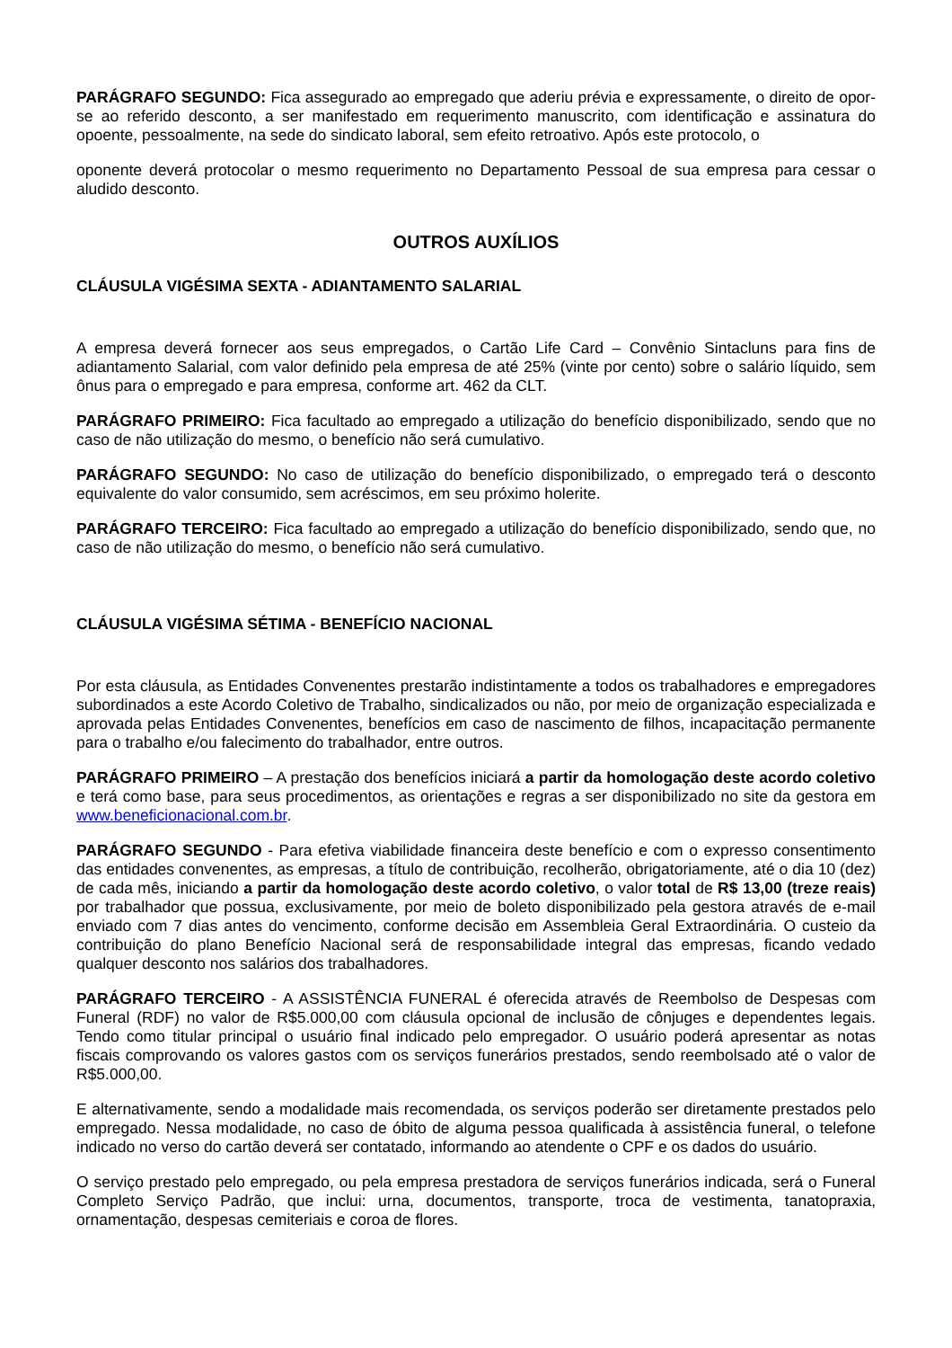PARÁGRAFO SEGUNDO: Fica assegurado ao empregado que aderiu prévia e expressamente, o direito de opor-se ao referido desconto, a ser manifestado em requerimento manuscrito, com identificação e assinatura do opoente, pessoalmente, na sede do sindicato laboral, sem efeito retroativo. Após este protocolo, o
oponente deverá protocolar o mesmo requerimento no Departamento Pessoal de sua empresa para cessar o aludido desconto.
OUTROS AUXÍLIOS
CLÁUSULA VIGÉSIMA SEXTA - ADIANTAMENTO SALARIAL
A empresa deverá fornecer aos seus empregados, o Cartão Life Card – Convênio Sintacluns para fins de adiantamento Salarial, com valor definido pela empresa de até 25% (vinte por cento) sobre o salário líquido, sem ônus para o empregado e para empresa, conforme art. 462 da CLT.
PARÁGRAFO PRIMEIRO: Fica facultado ao empregado a utilização do benefício disponibilizado, sendo que no caso de não utilização do mesmo, o benefício não será cumulativo.
PARÁGRAFO SEGUNDO: No caso de utilização do benefício disponibilizado, o empregado terá o desconto equivalente do valor consumido, sem acréscimos, em seu próximo holerite.
PARÁGRAFO TERCEIRO: Fica facultado ao empregado a utilização do benefício disponibilizado, sendo que, no caso de não utilização do mesmo, o benefício não será cumulativo.
CLÁUSULA VIGÉSIMA SÉTIMA - BENEFÍCIO NACIONAL
Por esta cláusula, as Entidades Convenentes prestarão indistintamente a todos os trabalhadores e empregadores subordinados a este Acordo Coletivo de Trabalho, sindicalizados ou não, por meio de organização especializada e aprovada pelas Entidades Convenentes, benefícios em caso de nascimento de filhos, incapacitação permanente para o trabalho e/ou falecimento do trabalhador, entre outros.
PARÁGRAFO PRIMEIRO – A prestação dos benefícios iniciará a partir da homologação deste acordo coletivo e terá como base, para seus procedimentos, as orientações e regras a ser disponibilizado no site da gestora em www.beneficionacional.com.br.
PARÁGRAFO SEGUNDO - Para efetiva viabilidade financeira deste benefício e com o expresso consentimento das entidades convenentes, as empresas, a título de contribuição, recolherão, obrigatoriamente, até o dia 10 (dez) de cada mês, iniciando a partir da homologação deste acordo coletivo, o valor total de R$ 13,00 (treze reais) por trabalhador que possua, exclusivamente, por meio de boleto disponibilizado pela gestora através de e-mail enviado com 7 dias antes do vencimento, conforme decisão em Assembleia Geral Extraordinária. O custeio da contribuição do plano Benefício Nacional será de responsabilidade integral das empresas, ficando vedado qualquer desconto nos salários dos trabalhadores.
PARÁGRAFO TERCEIRO - A ASSISTÊNCIA FUNERAL é oferecida através de Reembolso de Despesas com Funeral (RDF) no valor de R$5.000,00 com cláusula opcional de inclusão de cônjuges e dependentes legais. Tendo como titular principal o usuário final indicado pelo empregador. O usuário poderá apresentar as notas fiscais comprovando os valores gastos com os serviços funerários prestados, sendo reembolsado até o valor de R$5.000,00.
E alternativamente, sendo a modalidade mais recomendada, os serviços poderão ser diretamente prestados pelo empregado. Nessa modalidade, no caso de óbito de alguma pessoa qualificada à assistência funeral, o telefone indicado no verso do cartão deverá ser contatado, informando ao atendente o CPF e os dados do usuário.
O serviço prestado pelo empregado, ou pela empresa prestadora de serviços funerários indicada, será o Funeral Completo Serviço Padrão, que inclui: urna, documentos, transporte, troca de vestimenta, tanatopraxia, ornamentação, despesas cemiteriais e coroa de flores.